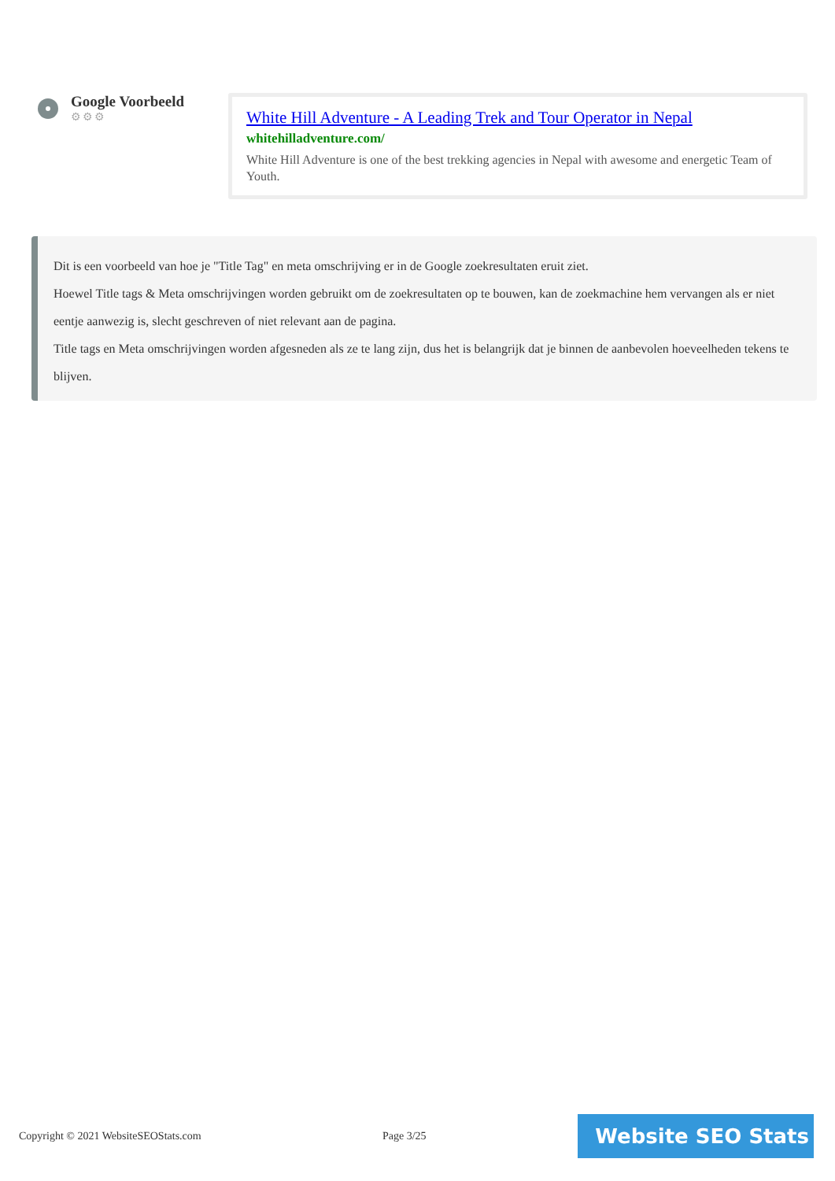Google Voorbeeld
⚙⚙⚙
White Hill Adventure - A Leading Trek and Tour Operator in Nepal
whitehilladventure.com/
White Hill Adventure is one of the best trekking agencies in Nepal with awesome and energetic Team of Youth.
Dit is een voorbeeld van hoe je "Title Tag" en meta omschrijving er in de Google zoekresultaten eruit ziet.
Hoewel Title tags & Meta omschrijvingen worden gebruikt om de zoekresultaten op te bouwen, kan de zoekmachine hem vervangen als er niet eentje aanwezig is, slecht geschreven of niet relevant aan de pagina.
Title tags en Meta omschrijvingen worden afgesneden als ze te lang zijn, dus het is belangrijk dat je binnen de aanbevolen hoeveelheden tekens te blijven.
Copyright © 2021 WebsiteSEOStats.com Page 3/25
Website SEO Stats